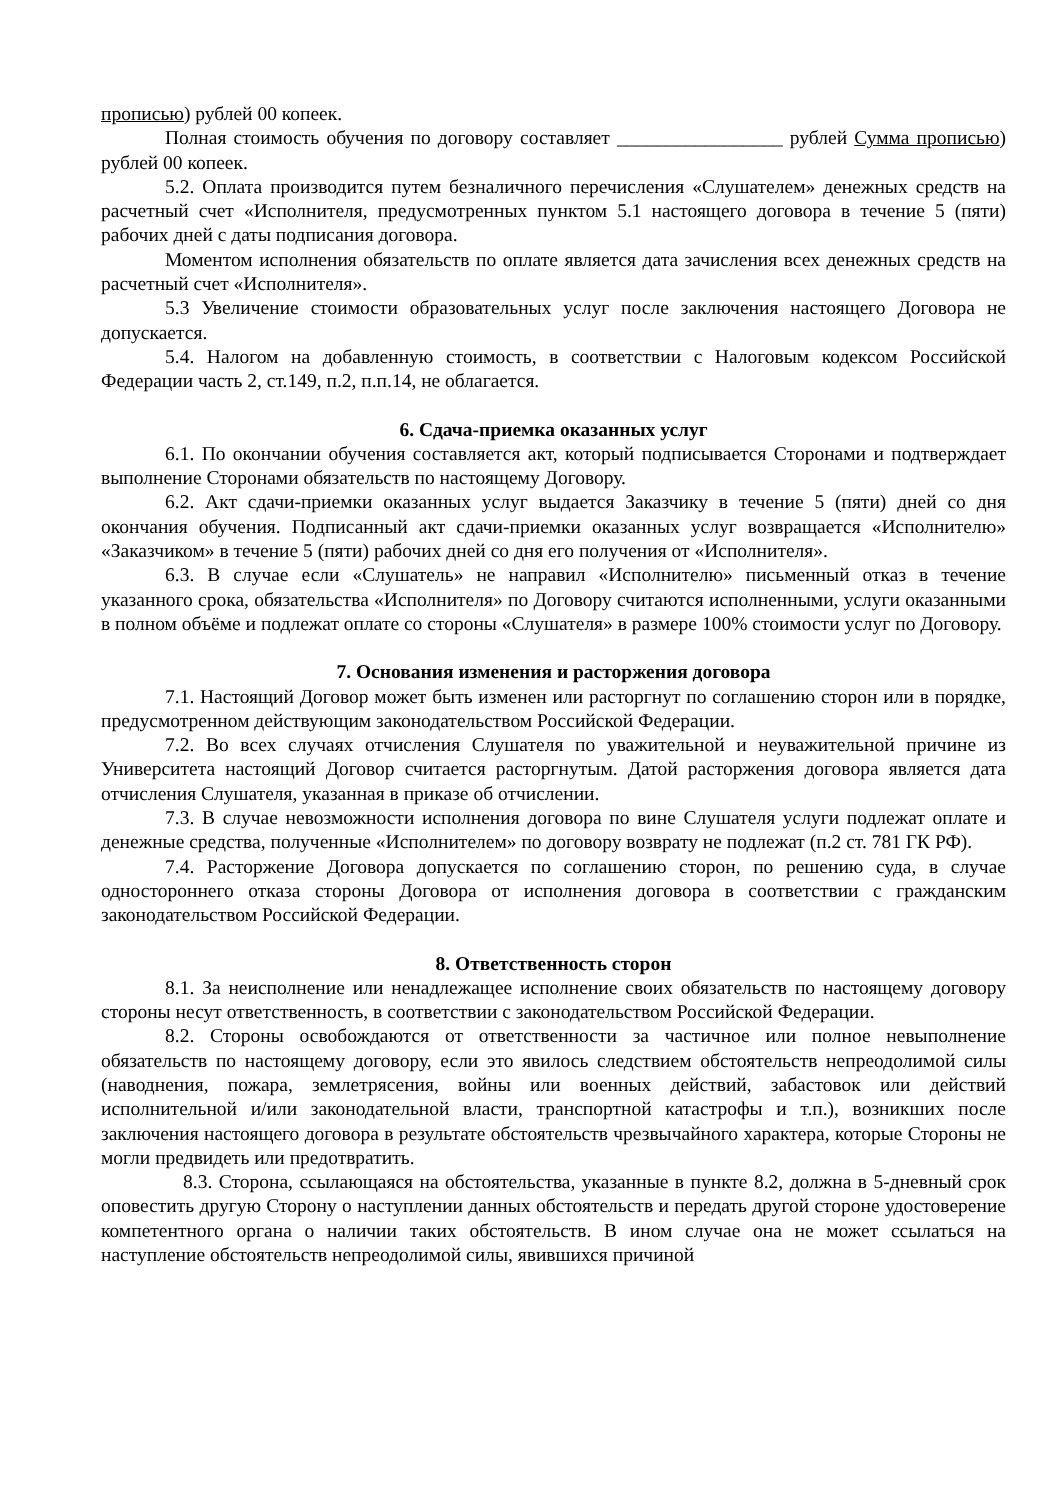прописью) рублей 00 копеек.
Полная стоимость обучения по договору составляет _________________ рублей Сумма прописью) рублей 00 копеек.
5.2. Оплата производится путем безналичного перечисления «Слушателем» денежных средств на расчетный счет «Исполнителя, предусмотренных пунктом 5.1 настоящего договора в течение 5 (пяти) рабочих дней с даты подписания договора.
Моментом исполнения обязательств по оплате является дата зачисления всех денежных средств на расчетный счет «Исполнителя».
5.3 Увеличение стоимости образовательных услуг после заключения настоящего Договора не допускается.
5.4. Налогом на добавленную стоимость, в соответствии с Налоговым кодексом Российской Федерации часть 2, ст.149, п.2, п.п.14, не облагается.
6. Сдача-приемка оказанных услуг
6.1. По окончании обучения составляется акт, который подписывается Сторонами и подтверждает выполнение Сторонами обязательств по настоящему Договору.
6.2. Акт сдачи-приемки оказанных услуг выдается Заказчику в течение 5 (пяти) дней со дня окончания обучения. Подписанный акт сдачи-приемки оказанных услуг возвращается «Исполнителю» «Заказчиком» в течение 5 (пяти) рабочих дней со дня его получения от «Исполнителя».
6.3. В случае если «Слушатель» не направил «Исполнителю» письменный отказ в течение указанного срока, обязательства «Исполнителя» по Договору считаются исполненными, услуги оказанными в полном объёме и подлежат оплате со стороны «Слушателя» в размере 100% стоимости услуг по Договору.
7. Основания изменения и расторжения договора
7.1. Настоящий Договор может быть изменен или расторгнут по соглашению сторон или в порядке, предусмотренном действующим законодательством Российской Федерации.
7.2. Во всех случаях отчисления Слушателя по уважительной и неуважительной причине из Университета настоящий Договор считается расторгнутым. Датой расторжения договора является дата отчисления Слушателя, указанная в приказе об отчислении.
7.3. В случае невозможности исполнения договора по вине Слушателя услуги подлежат оплате и денежные средства, полученные «Исполнителем» по договору возврату не подлежат (п.2 ст. 781 ГК РФ).
7.4. Расторжение Договора допускается по соглашению сторон, по решению суда, в случае одностороннего отказа стороны Договора от исполнения договора в соответствии с гражданским законодательством Российской Федерации.
8. Ответственность сторон
8.1. За неисполнение или ненадлежащее исполнение своих обязательств по настоящему договору стороны несут ответственность, в соответствии с законодательством Российской Федерации.
8.2. Стороны освобождаются от ответственности за частичное или полное невыполнение обязательств по настоящему договору, если это явилось следствием обстоятельств непреодолимой силы (наводнения, пожара, землетрясения, войны или военных действий, забастовок или действий исполнительной и/или законодательной власти, транспортной катастрофы и т.п.), возникших после заключения настоящего договора в результате обстоятельств чрезвычайного характера, которые Стороны не могли предвидеть или предотвратить.
8.3. Сторона, ссылающаяся на обстоятельства, указанные в пункте 8.2, должна в 5-дневный срок оповестить другую Сторону о наступлении данных обстоятельств и передать другой стороне удостоверение компетентного органа о наличии таких обстоятельств. В ином случае она не может ссылаться на наступление обстоятельств непреодолимой силы, явившихся причиной